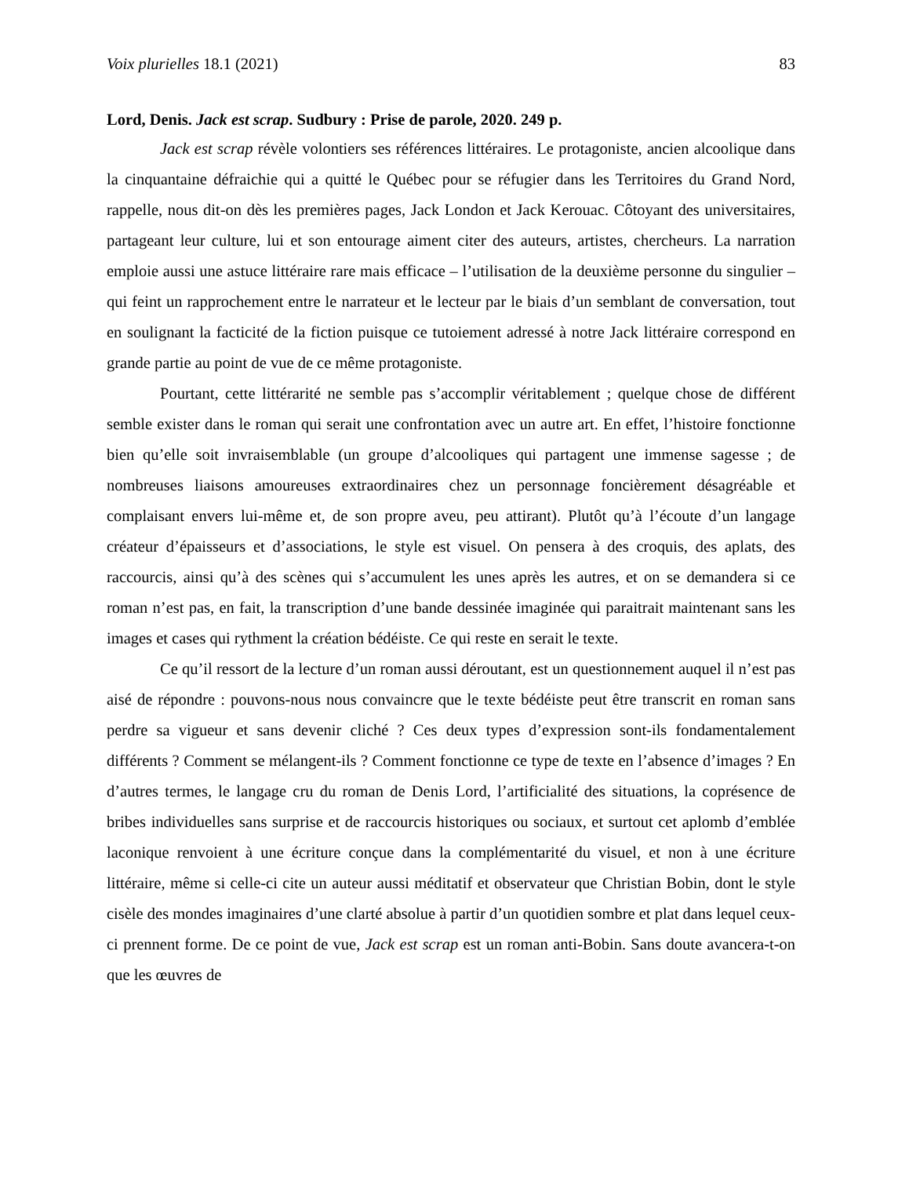Voix plurielles 18.1 (2021) 83
Lord, Denis. Jack est scrap. Sudbury : Prise de parole, 2020. 249 p.
Jack est scrap révèle volontiers ses références littéraires. Le protagoniste, ancien alcoolique dans la cinquantaine défraichie qui a quitté le Québec pour se réfugier dans les Territoires du Grand Nord, rappelle, nous dit-on dès les premières pages, Jack London et Jack Kerouac. Côtoyant des universitaires, partageant leur culture, lui et son entourage aiment citer des auteurs, artistes, chercheurs. La narration emploie aussi une astuce littéraire rare mais efficace – l’utilisation de la deuxième personne du singulier – qui feint un rapprochement entre le narrateur et le lecteur par le biais d’un semblant de conversation, tout en soulignant la facticité de la fiction puisque ce tutoiement adressé à notre Jack littéraire correspond en grande partie au point de vue de ce même protagoniste.
Pourtant, cette littérarité ne semble pas s’accomplir véritablement ; quelque chose de différent semble exister dans le roman qui serait une confrontation avec un autre art. En effet, l’histoire fonctionne bien qu’elle soit invraisemblable (un groupe d’alcooliques qui partagent une immense sagesse ; de nombreuses liaisons amoureuses extraordinaires chez un personnage foncièrement désagréable et complaisant envers lui-même et, de son propre aveu, peu attirant). Plutôt qu’à l’écoute d’un langage créateur d’épaisseurs et d’associations, le style est visuel. On pensera à des croquis, des aplats, des raccourcis, ainsi qu’à des scènes qui s’accumulent les unes après les autres, et on se demandera si ce roman n’est pas, en fait, la transcription d’une bande dessinée imaginée qui paraitrait maintenant sans les images et cases qui rythment la création bédéiste. Ce qui reste en serait le texte.
Ce qu’il ressort de la lecture d’un roman aussi déroutant, est un questionnement auquel il n’est pas aisé de répondre : pouvons-nous nous convaincre que le texte bédéiste peut être transcrit en roman sans perdre sa vigueur et sans devenir cliché ? Ces deux types d’expression sont-ils fondamentalement différents ? Comment se mélangent-ils ? Comment fonctionne ce type de texte en l’absence d’images ? En d’autres termes, le langage cru du roman de Denis Lord, l’artificialité des situations, la coprésence de bribes individuelles sans surprise et de raccourcis historiques ou sociaux, et surtout cet aplomb d’emblée laconique renvoient à une écriture conçue dans la complémentarité du visuel, et non à une écriture littéraire, même si celle-ci cite un auteur aussi méditatif et observateur que Christian Bobin, dont le style cisèle des mondes imaginaires d’une clarté absolue à partir d’un quotidien sombre et plat dans lequel ceux-ci prennent forme. De ce point de vue, Jack est scrap est un roman anti-Bobin. Sans doute avancera-t-on que les œuvres de